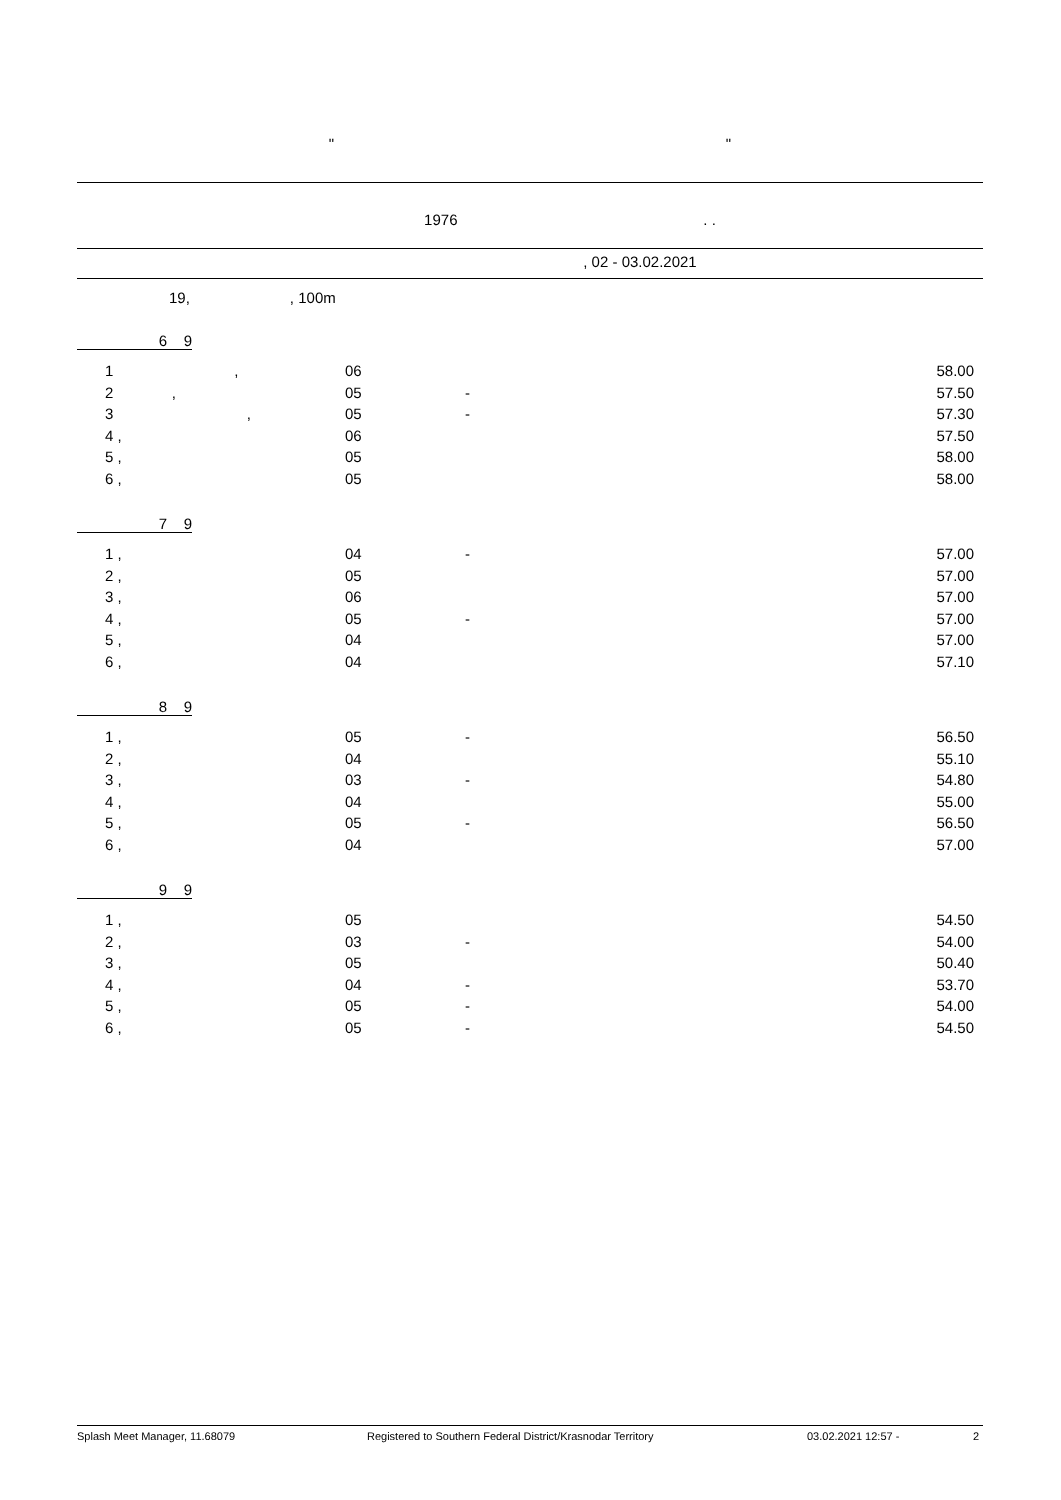" "
1976 . .
, 02 - 03.02.2021
19, , 100m
6 9
| 1 , | 06 | | 58.00 |
| 2 , | 05 | - | 57.50 |
| 3 , | 05 | - | 57.30 |
| 4 , | 06 | | 57.50 |
| 5 , | 05 | | 58.00 |
| 6 , | 05 | | 58.00 |
7 9
| 1 , | 04 | - | 57.00 |
| 2 , | 05 | | 57.00 |
| 3 , | 06 | | 57.00 |
| 4 , | 05 | - | 57.00 |
| 5 , | 04 | | 57.00 |
| 6 , | 04 | | 57.10 |
8 9
| 1 , | 05 | - | 56.50 |
| 2 , | 04 | | 55.10 |
| 3 , | 03 | - | 54.80 |
| 4 , | 04 | | 55.00 |
| 5 , | 05 | - | 56.50 |
| 6 , | 04 | | 57.00 |
9 9
| 1 , | 05 | | 54.50 |
| 2 , | 03 | - | 54.00 |
| 3 , | 05 | | 50.40 |
| 4 , | 04 | - | 53.70 |
| 5 , | 05 | - | 54.00 |
| 6 , | 05 | - | 54.50 |
Splash Meet Manager, 11.68079 Registered to Southern Federal District/Krasnodar Territory 03.02.2021 12:57 - 2